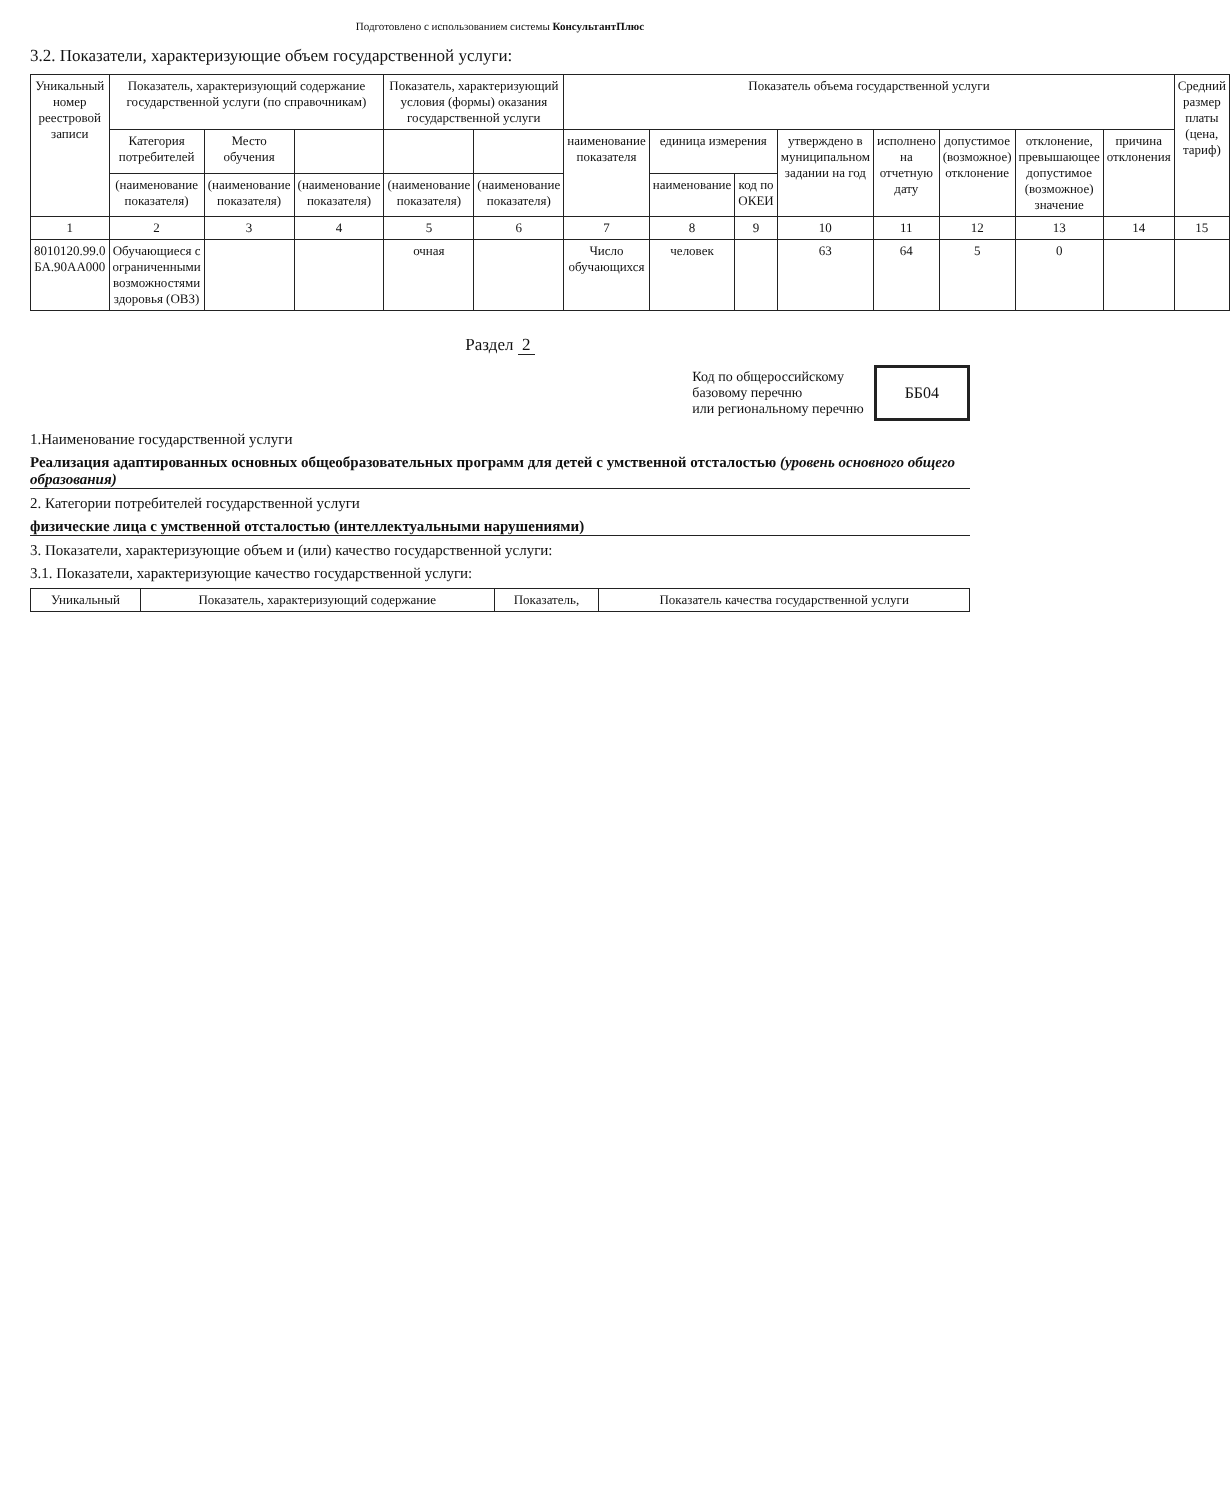Подготовлено с использованием системы КонсультантПлюс
3.2. Показатели, характеризующие объем государственной услуги:
| Уникальный номер реестровой записи | Показатель, характеризующий содержание государственной услуги (по справочникам) | | | Показатель, характеризующий условия (формы) оказания государственной услуги | | Показатель объема государственной услуги | | | | | | | | Средний размер платы (цена, тариф) |
| --- | --- | --- | --- | --- | --- | --- | --- | --- | --- | --- | --- | --- | --- | --- |
| | Категория потребителей | Место обучения | | | | наименование показателя | единица измерения | | утверждено в муниципальном задании на год | исполнено на отчетную дату | допустимое (возможное) отклонение | отклонение, превышающее допустимое (возможное) значение | причина отклонения | |
| | (наименование показателя) | (наименование показателя) | (наименование показателя) | (наименование показателя) | (наименование показателя) | | наименование | код по ОКЕИ | | | | | | |
| 1 | 2 | 3 | 4 | 5 | 6 | 7 | 8 | 9 | 10 | 11 | 12 | 13 | 14 | 15 |
| 8010120.99.0 БА.90АА000 | Обучающиеся с ограниченными возможностями здоровья (ОВЗ) | | | очная | | Число обучающихся | человек | | 63 | 64 | 5 | 0 | | |
Раздел 2
Код по общероссийскому
базовому перечню
или региональному перечню ББ04
1.Наименование государственной услуги
Реализация адаптированных основных общеобразовательных программ для детей с умственной отсталостью (уровень основного общего образования)
2. Категории потребителей государственной услуги
физические лица с умственной отсталостью (интеллектуальными нарушениями)
3. Показатели, характеризующие объем и (или) качество государственной услуги:
3.1. Показатели, характеризующие качество государственной услуги:
| Уникальный | Показатель, характеризующий содержание | Показатель, | Показатель качества государственной услуги |
| --- | --- | --- | --- |